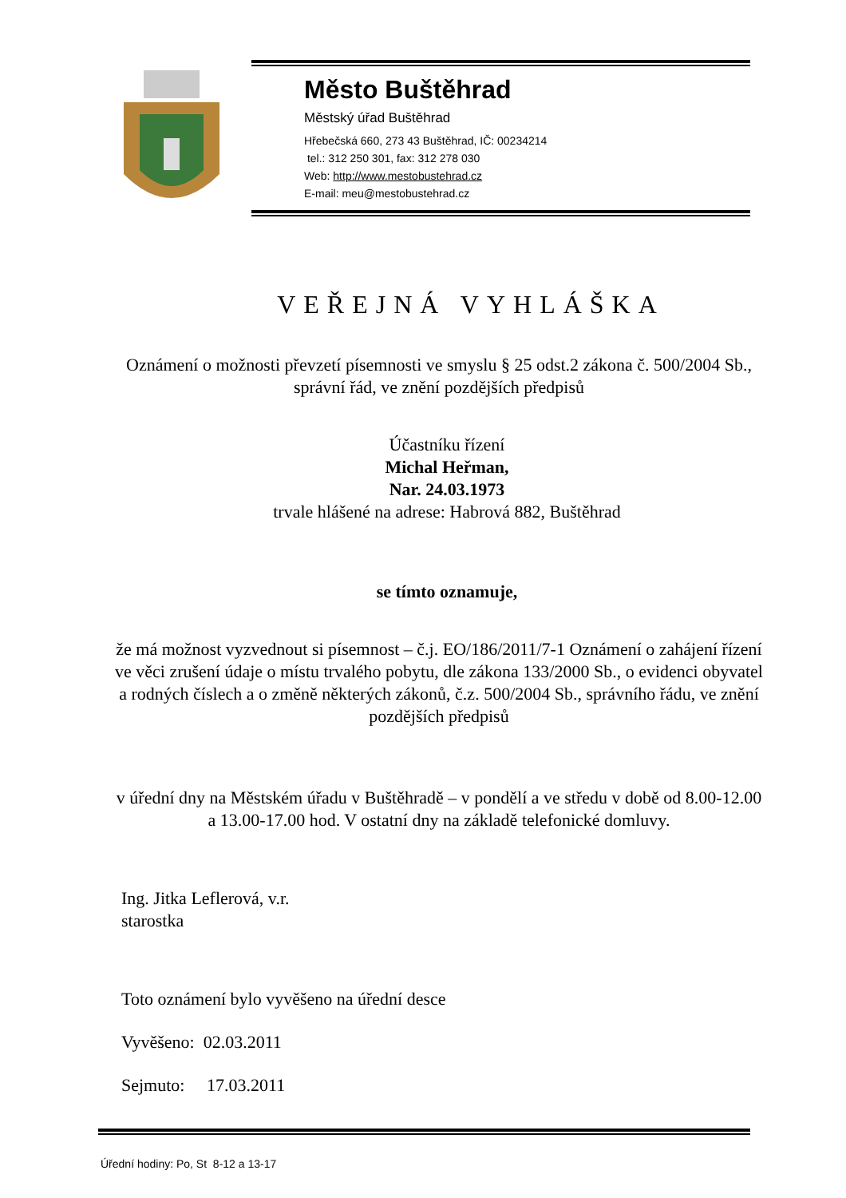Město Buštěhrad
Městský úřad Buštěhrad
Hřebečská 660, 273 43 Buštěhrad, IČ: 00234214
tel.: 312 250 301, fax: 312 278 030
Web: http://www.mestobustehrad.cz
E-mail: meu@mestobustehrad.cz
VEŘEJNÁ VYHLÁŠKA
Oznámení o možnosti převzetí písemnosti ve smyslu § 25 odst.2 zákona č. 500/2004 Sb., správní řád, ve znění pozdějších předpisů
Účastníku řízení
Michal Heřman,
Nar. 24.03.1973
trvale hlášené na adrese: Habrová 882, Buštěhrad
se tímto oznamuje,
že má možnost vyzvednout si písemnost – č.j. EO/186/2011/7-1 Oznámení o zahájení řízení ve věci zrušení údaje o místu trvalého pobytu, dle zákona 133/2000 Sb., o evidenci obyvatel a rodných číslech a o změně některých zákonů, č.z. 500/2004 Sb., správního řádu, ve znění pozdějších předpisů
v úřední dny na Městském úřadu v Buštěhradě – v pondělí a ve středu v době od 8.00-12.00 a 13.00-17.00 hod. V ostatní dny na základě telefonické domluvy.
Ing. Jitka Leflerová, v.r.
starostka
Toto oznámení bylo vyvěšeno na úřední desce
Vyvěšeno: 02.03.2011
Sejmuto: 17.03.2011
Úřední hodiny: Po, St 8-12 a 13-17